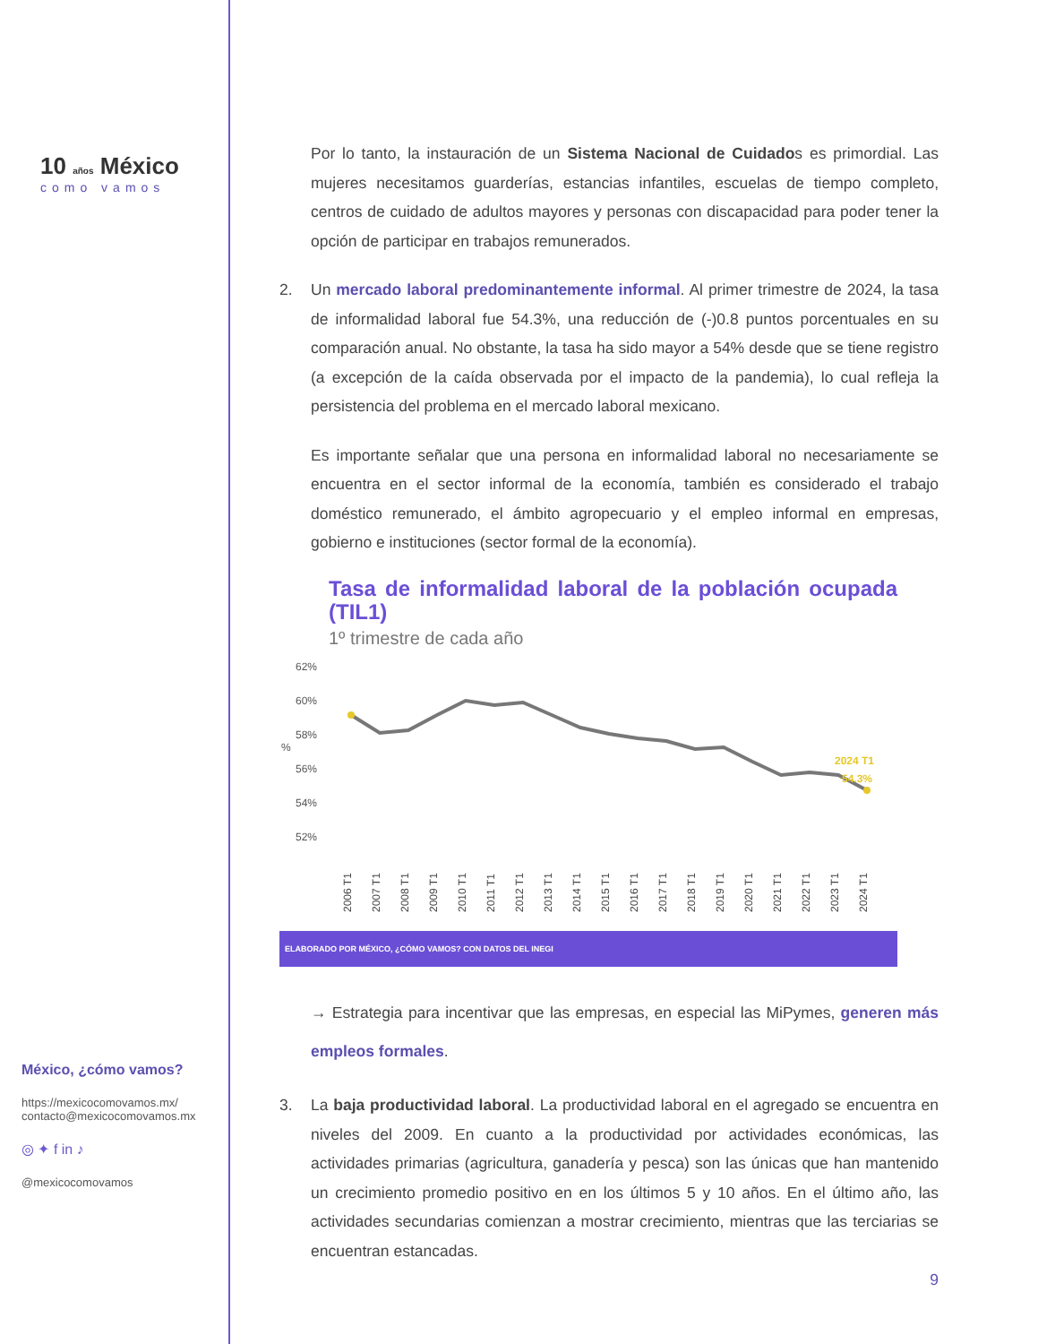10 años México
como vamos
México, ¿cómo vamos?
https://mexicocomovamos.mx/
contacto@mexicocomovamos.mx
◎ ✦ f in ♪
@mexicocomovamos
Por lo tanto, la instauración de un Sistema Nacional de Cuidados es primordial. Las mujeres necesitamos guarderías, estancias infantiles, escuelas de tiempo completo, centros de cuidado de adultos mayores y personas con discapacidad para poder tener la opción de participar en trabajos remunerados.
2. Un mercado laboral predominantemente informal. Al primer trimestre de 2024, la tasa de informalidad laboral fue 54.3%, una reducción de (-)0.8 puntos porcentuales en su comparación anual. No obstante, la tasa ha sido mayor a 54% desde que se tiene registro (a excepción de la caída observada por el impacto de la pandemia), lo cual refleja la persistencia del problema en el mercado laboral mexicano.
Es importante señalar que una persona en informalidad laboral no necesariamente se encuentra en el sector informal de la economía, también es considerado el trabajo doméstico remunerado, el ámbito agropecuario y el empleo informal en empresas, gobierno e instituciones (sector formal de la economía).
Tasa de informalidad laboral de la población ocupada (TIL1)
1º trimestre de cada año
62%
60%
58%
56%
54%
52%
%
2024 T1
54.3%
2006 T1
2007 T1
2008 T1
2009 T1
2010 T1
2011 T1
2012 T1
2013 T1
2014 T1
2015 T1
2016 T1
2017 T1
2018 T1
2019 T1
2020 T1
2021 T1
2022 T1
2023 T1
2024 T1
ELABORADO POR MÉXICO, ¿CÓMO VAMOS? CON DATOS DEL INEGI
→ Estrategia para incentivar que las empresas, en especial las MiPymes, generen más empleos formales.
3. La baja productividad laboral. La productividad laboral en el agregado se encuentra en niveles del 2009. En cuanto a la productividad por actividades económicas, las actividades primarias (agricultura, ganadería y pesca) son las únicas que han mantenido un crecimiento promedio positivo en en los últimos 5 y 10 años. En el último año, las actividades secundarias comienzan a mostrar crecimiento, mientras que las terciarias se encuentran estancadas.
9